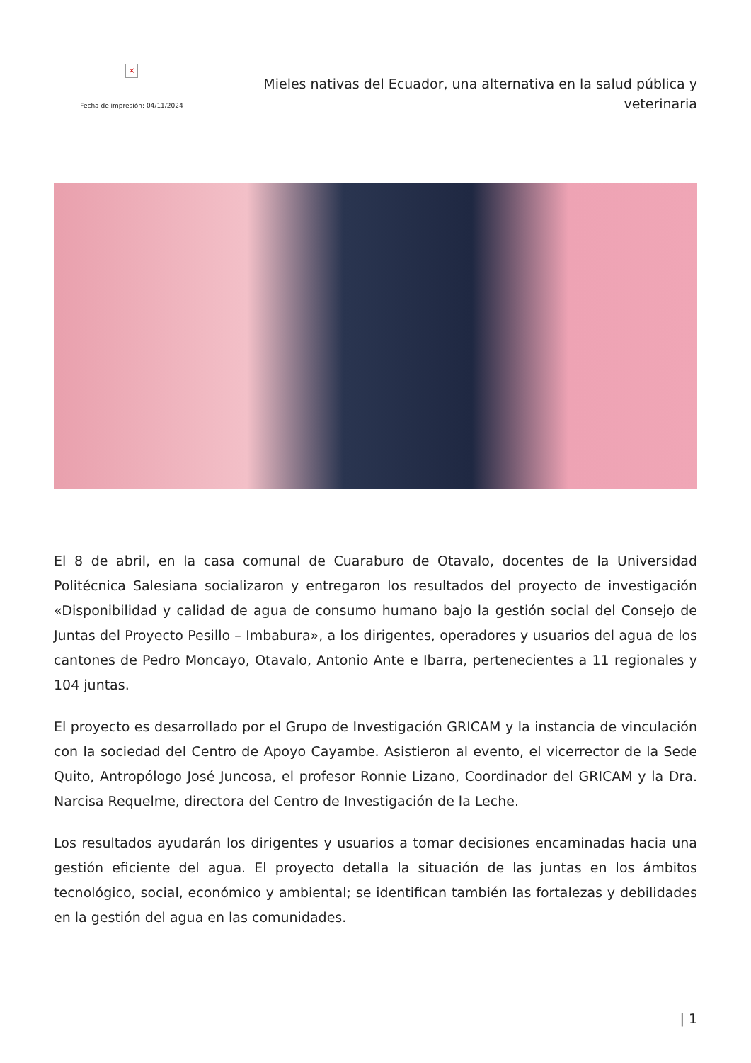×
Fecha de impresión: 04/11/2024
Mieles nativas del Ecuador, una alternativa en la salud pública y veterinaria
El 8 de abril, en la casa comunal de Cuaraburo de Otavalo, docentes de la Universidad Politécnica Salesiana socializaron y entregaron los resultados del proyecto de investigación «Disponibilidad y calidad de agua de consumo humano bajo la gestión social del Consejo de Juntas del Proyecto Pesillo – Imbabura», a los dirigentes, operadores y usuarios del agua de los cantones de Pedro Moncayo, Otavalo, Antonio Ante e Ibarra, pertenecientes a 11 regionales y 104 juntas.
El proyecto es desarrollado por el Grupo de Investigación GRICAM y la instancia de vinculación con la sociedad del Centro de Apoyo Cayambe. Asistieron al evento, el vicerrector de la Sede Quito, Antropólogo José Juncosa, el profesor Ronnie Lizano, Coordinador del GRICAM y la Dra. Narcisa Requelme, directora del Centro de Investigación de la Leche.
Los resultados ayudarán los dirigentes y usuarios a tomar decisiones encaminadas hacia una gestión eficiente del agua. El proyecto detalla la situación de las juntas en los ámbitos tecnológico, social, económico y ambiental; se identifican también las fortalezas y debilidades en la gestión del agua en las comunidades.
| 1